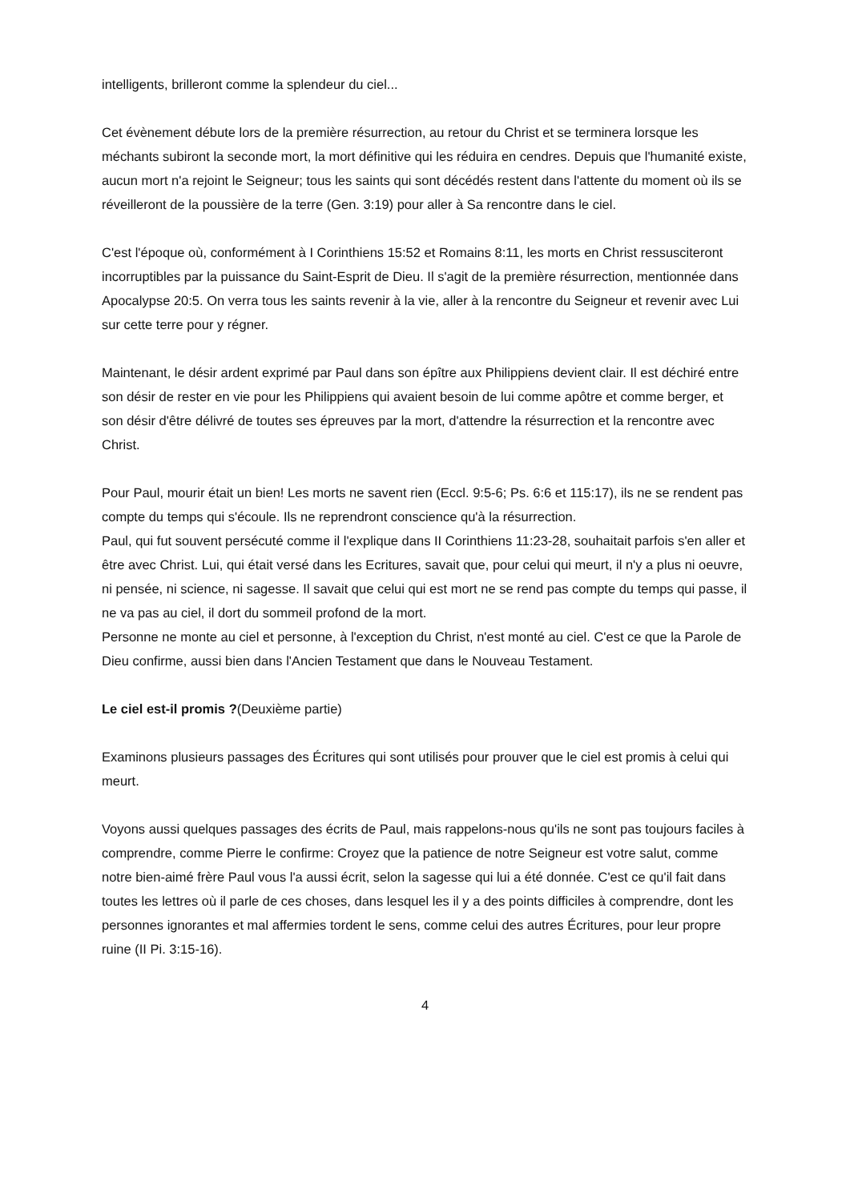intelligents, brilleront comme la splendeur du ciel...
Cet évènement débute lors de la première résurrection, au retour du Christ et se terminera lorsque les méchants subiront la seconde mort, la mort définitive qui les réduira en cendres. Depuis que l'humanité existe, aucun mort n'a rejoint le Seigneur; tous les saints qui sont décédés restent dans l'attente du moment où ils se réveilleront de la poussière de la terre (Gen. 3:19) pour aller à Sa rencontre dans le ciel.
C'est l'époque où, conformément à I Corinthiens 15:52 et Romains 8:11, les morts en Christ ressusciteront incorruptibles par la puissance du Saint-Esprit de Dieu. Il s'agit de la première résurrection, mentionnée dans Apocalypse 20:5. On verra tous les saints revenir à la vie, aller à la rencontre du Seigneur et revenir avec Lui sur cette terre pour y régner.
Maintenant, le désir ardent exprimé par Paul dans son épître aux Philippiens devient clair. Il est déchiré entre son désir de rester en vie pour les Philippiens qui avaient besoin de lui comme apôtre et comme berger, et son désir d'être délivré de toutes ses épreuves par la mort, d'attendre la résurrection et la rencontre avec Christ.
Pour Paul, mourir était un bien! Les morts ne savent rien (Eccl. 9:5-6; Ps. 6:6 et 115:17), ils ne se rendent pas compte du temps qui s'écoule. Ils ne reprendront conscience qu'à la résurrection.
Paul, qui fut souvent persécuté comme il l'explique dans II Corinthiens 11:23-28, souhaitait parfois s'en aller et être avec Christ. Lui, qui était versé dans les Ecritures, savait que, pour celui qui meurt, il n'y a plus ni oeuvre, ni pensée, ni science, ni sagesse. Il savait que celui qui est mort ne se rend pas compte du temps qui passe, il ne va pas au ciel, il dort du sommeil profond de la mort.
Personne ne monte au ciel et personne, à l'exception du Christ, n'est monté au ciel. C'est ce que la Parole de Dieu confirme, aussi bien dans l'Ancien Testament que dans le Nouveau Testament.
Le ciel est-il promis ?(Deuxième partie)
Examinons plusieurs passages des Écritures qui sont utilisés pour prouver que le ciel est promis à celui qui meurt.
Voyons aussi quelques passages des écrits de Paul, mais rappelons-nous qu'ils ne sont pas toujours faciles à comprendre, comme Pierre le confirme: Croyez que la patience de notre Seigneur est votre salut, comme notre bien-aimé frère Paul vous l'a aussi écrit, selon la sagesse qui lui a été donnée. C'est ce qu'il fait dans toutes les lettres où il parle de ces choses, dans lesquel les il y a des points difficiles à comprendre, dont les personnes ignorantes et mal affermies tordent le sens, comme celui des autres Écritures, pour leur propre ruine (II Pi. 3:15-16).
4